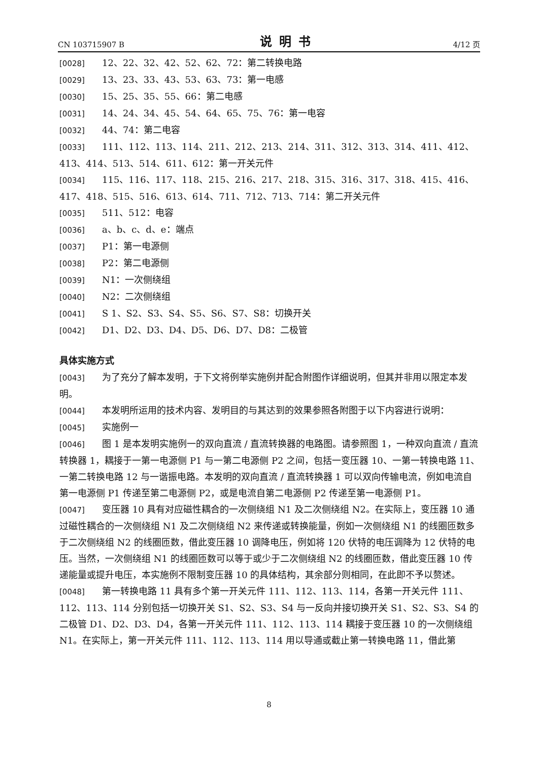CN 103715907 B 说明书 4/12 页
[0028] 12、22、32、42、52、62、72：第二转换电路
[0029] 13、23、33、43、53、63、73：第一电感
[0030] 15、25、35、55、66：第二电感
[0031] 14、24、34、45、54、64、65、75、76：第一电容
[0032] 44、74：第二电容
[0033] 111、112、113、114、211、212、213、214、311、312、313、314、411、412、413、414、513、514、611、612：第一开关元件
[0034] 115、116、117、118、215、216、217、218、315、316、317、318、415、416、417、418、515、516、613、614、711、712、713、714：第二开关元件
[0035] 511、512：电容
[0036] a、b、c、d、e：端点
[0037] P1：第一电源侧
[0038] P2：第二电源侧
[0039] N1：一次侧绕组
[0040] N2：二次侧绕组
[0041] S 1、S2、S3、S4、S5、S6、S7、S8：切换开关
[0042] D1、D2、D3、D4、D5、D6、D7、D8：二极管
具体实施方式
[0043] 为了充分了解本发明，于下文将例举实施例并配合附图作详细说明，但其并非用以限定本发明。
[0044] 本发明所运用的技术内容、发明目的与其达到的效果参照各附图于以下内容进行说明：
[0045] 实施例一
[0046] 图 1 是本发明实施例一的双向直流 / 直流转换器的电路图。请参照图 1，一种双向直流 / 直流转换器 1，耦接于一第一电源侧 P1 与一第二电源侧 P2 之间，包括一变压器 10、一第一转换电路 11、一第二转换电路 12 与一谐振电路。本发明的双向直流 / 直流转换器 1 可以双向传输电流，例如电流自第一电源侧 P1 传递至第二电源侧 P2，或是电流自第二电源侧 P2 传递至第一电源侧 P1。
[0047] 变压器 10 具有对应磁性耦合的一次侧绕组 N1 及二次侧绕组 N2。在实际上，变压器 10 通过磁性耦合的一次侧绕组 N1 及二次侧绕组 N2 来传递或转换能量，例如一次侧绕组 N1 的线圈匝数多于二次侧绕组 N2 的线圈匝数，借此变压器 10 调降电压，例如将 120 伏特的电压调降为 12 伏特的电压。当然，一次侧绕组 N1 的线圈匝数可以等于或少于二次侧绕组 N2 的线圈匝数，借此变压器 10 传递能量或提升电压，本实施例不限制变压器 10 的具体结构，其余部分则相同，在此即不予以赘述。
[0048] 第一转换电路 11 具有多个第一开关元件 111、112、113、114，各第一开关元件 111、112、113、114 分别包括一切换开关 S1、S2、S3、S4 与一反向并接切换开关 S1、S2、S3、S4 的二极管 D1、D2、D3、D4，各第一开关元件 111、112、113、114 耦接于变压器 10 的一次侧绕组 N1。在实际上，第一开关元件 111、112、113、114 用以导通或截止第一转换电路 11，借此第
8